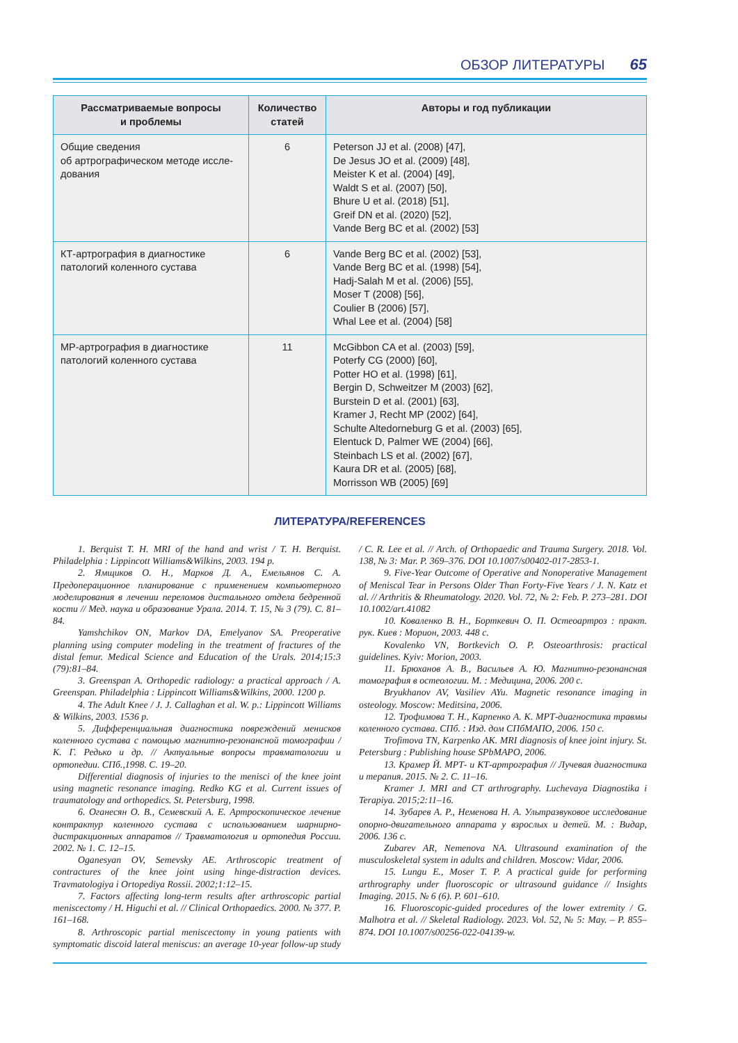ОБЗОР ЛИТЕРАТУРЫ 65
| Рассматриваемые вопросы и проблемы | Количество статей | Авторы и год публикации |
| --- | --- | --- |
| Общие сведения об артрографическом методе иссле-дования | 6 | Peterson JJ et al. (2008) [47], De Jesus JO et al. (2009) [48], Meister K et al. (2004) [49], Waldt S et al. (2007) [50], Bhure U et al. (2018) [51], Greif DN et al. (2020) [52], Vande Berg BC et al. (2002) [53] |
| КТ-артрография в диагностике патологий коленного сустава | 6 | Vande Berg BC et al. (2002) [53], Vande Berg BC et al. (1998) [54], Hadj-Salah M et al. (2006) [55], Moser T (2008) [56], Coulier B (2006) [57], Whal Lee et al. (2004) [58] |
| МР-артрография в диагностике патологий коленного сустава | 11 | McGibbon CA et al. (2003) [59], Poterfy CG (2000) [60], Potter HO et al. (1998) [61], Bergin D, Schweitzer M (2003) [62], Burstein D et al. (2001) [63], Kramer J, Recht MP (2002) [64], Schulte Altedorneburg G et al. (2003) [65], Elentuck D, Palmer WE (2004) [66], Steinbach LS et al. (2002) [67], Kaura DR et al. (2005) [68], Morrisson WB (2005) [69] |
ЛИТЕРАТУРА/REFERENCES
1. Berquist T. H. MRI of the hand and wrist / T. H. Berquist. Philadelphia : Lippincott Williams&Wilkins, 2003. 194 p.
2. Ямщиков О. Н., Марков Д. А., Емельянов С. А. Предоперационное планирование с применением компьютерного моделирования в лечении переломов дистального отдела бедренной кости // Мед. наука и образование Урала. 2014. Т. 15, № 3 (79). С. 81–84.
Yamshchikov ON, Markov DA, Emelyanov SA. Preoperative planning using computer modeling in the treatment of fractures of the distal femur. Medical Science and Education of the Urals. 2014;15:3 (79):81–84.
3. Greenspan A. Orthopedic radiology: a practical approach / A. Greenspan. Philadelphia : Lippincott Williams&Wilkins, 2000. 1200 p.
4. The Adult Knee / J. J. Callaghan et al. W. p.: Lippincott Williams & Wilkins, 2003. 1536 p.
5. Дифференциальная диагностика повреждений менисков коленного сустава с помощью магнитно-резонансной томографии / К. Г. Редько и др. // Актуальные вопросы травматологии и ортопедии. СПб.,1998. С. 19–20.
Differential diagnosis of injuries to the menisci of the knee joint using magnetic resonance imaging. Redko KG et al. Current issues of traumatology and orthopedics. St. Petersburg, 1998.
6. Оганесян О. В., Семевский А. Е. Артроскопическое лечение контрактур коленного сустава с использованием шарнирно-дистракционных аппаратов // Травматология и ортопедия России. 2002. № 1. С. 12–15.
Oganesyan OV, Semevsky AE. Arthroscopic treatment of contractures of the knee joint using hinge-distraction devices. Travmatologiya i Ortopediya Rossii. 2002;1:12–15.
7. Factors affecting long-term results after arthroscopic partial meniscectomy / H. Higuchi et al. // Clinical Orthopaedics. 2000. № 377. P. 161–168.
8. Arthroscopic partial meniscectomy in young patients with symptomatic discoid lateral meniscus: an average 10-year follow-up study / C. R. Lee et al. // Arch. of Orthopaedic and Trauma Surgery. 2018. Vol. 138, № 3: Mar. P. 369–376. DOI 10.1007/s00402-017-2853-1.
9. Five-Year Outcome of Operative and Nonoperative Management of Meniscal Tear in Persons Older Than Forty-Five Years / J. N. Katz et al. // Arthritis & Rheumatology. 2020. Vol. 72, № 2: Feb. P. 273–281. DOI 10.1002/art.41082
10. Коваленко В. Н., Борткевич О. П. Остеоартроз : практ. рук. Киев : Морион, 2003. 448 с.
Kovalenko VN, Bortkevich O. P. Osteoarthrosis: practical guidelines. Kyiv: Morion, 2003.
11. Брюханов А. В., Васильев А. Ю. Магнитно-резонансная томография в остеологии. М. : Медицина, 2006. 200 с.
Bryukhanov AV, Vasiliev AYu. Magnetic resonance imaging in osteology. Moscow: Meditsina, 2006.
12. Трофимова Т. Н., Карпенко А. К. МРТ-диагностика травмы коленного сустава. СПб. : Изд. дом СПбМАПО, 2006. 150 с.
Trofimova TN, Karpenko AK. MRI diagnosis of knee joint injury. St. Petersburg : Publishing house SPbMAPO, 2006.
13. Крамер Й. МРТ- и КТ-артрография // Лучевая диагностика и терапия. 2015. № 2. С. 11–16.
Kramer J. MRI and CT arthrography. Luchevaya Diagnostika i Terapiya. 2015;2:11–16.
14. Зубарев А. Р., Неменова Н. А. Ультразвуковое исследование опорно-двигательного аппарата у взрослых и детей. М. : Видар, 2006. 136 с.
Zubarev AR, Nemenova NA. Ultrasound examination of the musculoskeletal system in adults and children. Moscow: Vidar, 2006.
15. Lungu E., Moser T. P. A practical guide for performing arthrography under fluoroscopic or ultrasound guidance // Insights Imaging. 2015. № 6 (6). P. 601–610.
16. Fluoroscopic-guided procedures of the lower extremity / G. Malhotra et al. // Skeletal Radiology. 2023. Vol. 52, № 5: May. – P. 855–874. DOI 10.1007/s00256-022-04139-w.